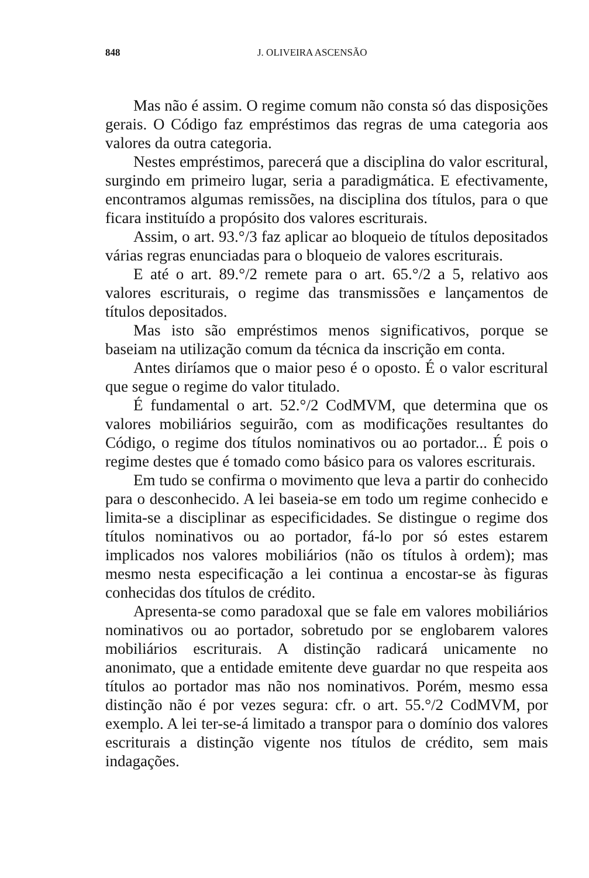848 J. OLIVEIRA ASCENSÃO
Mas não é assim. O regime comum não consta só das disposições gerais. O Código faz empréstimos das regras de uma categoria aos valores da outra categoria.
Nestes empréstimos, parecerá que a disciplina do valor escritural, surgindo em primeiro lugar, seria a paradigmática. E efectivamente, encontramos algumas remissões, na disciplina dos títulos, para o que ficara instituído a propósito dos valores escriturais.
Assim, o art. 93.°/3 faz aplicar ao bloqueio de títulos depositados várias regras enunciadas para o bloqueio de valores escriturais.
E até o art. 89.°/2 remete para o art. 65.°/2 a 5, relativo aos valores escriturais, o regime das transmissões e lançamentos de títulos depositados.
Mas isto são empréstimos menos significativos, porque se baseiam na utilização comum da técnica da inscrição em conta.
Antes diríamos que o maior peso é o oposto. É o valor escritural que segue o regime do valor titulado.
É fundamental o art. 52.°/2 CodMVM, que determina que os valores mobiliários seguirão, com as modificações resultantes do Código, o regime dos títulos nominativos ou ao portador... É pois o regime destes que é tomado como básico para os valores escriturais.
Em tudo se confirma o movimento que leva a partir do conhecido para o desconhecido. A lei baseia-se em todo um regime conhecido e limita-se a disciplinar as especificidades. Se distingue o regime dos títulos nominativos ou ao portador, fá-lo por só estes estarem implicados nos valores mobiliários (não os títulos à ordem); mas mesmo nesta especificação a lei continua a encostar-se às figuras conhecidas dos títulos de crédito.
Apresenta-se como paradoxal que se fale em valores mobiliários nominativos ou ao portador, sobretudo por se englobarem valores mobiliários escriturais. A distinção radicará unicamente no anonimato, que a entidade emitente deve guardar no que respeita aos títulos ao portador mas não nos nominativos. Porém, mesmo essa distinção não é por vezes segura: cfr. o art. 55.°/2 CodMVM, por exemplo. A lei ter-se-á limitado a transpor para o domínio dos valores escriturais a distinção vigente nos títulos de crédito, sem mais indagações.